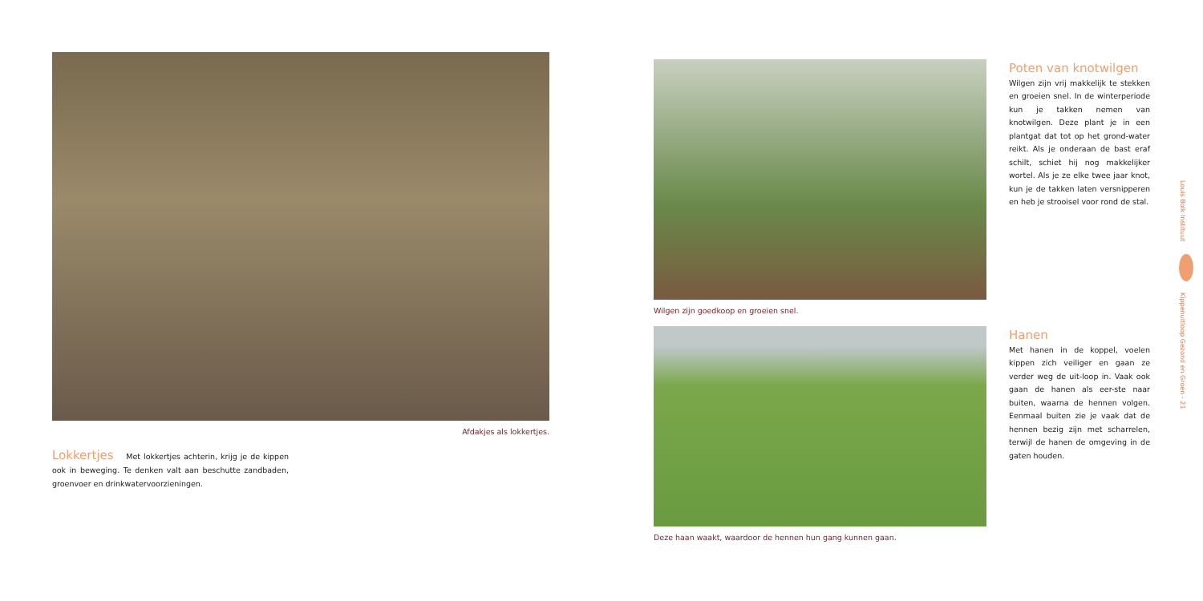Afdakjes als lokkertjes.
Lokkertjes Met lokkertjes achterin, krijg je de kippen ook in beweging. Te denken valt aan beschutte zandbaden, groenvoer en drinkwatervoorzieningen.
Wilgen zijn goedkoop en groeien snel.
Deze haan waakt, waardoor de hennen hun gang kunnen gaan.
Poten van knotwilgen
Wilgen zijn vrij makkelijk te stekken en groeien snel. In de winterperiode kun je takken nemen van knotwilgen. Deze plant je in een plantgat dat tot op het grond-water reikt. Als je onderaan de bast eraf schilt, schiet hij nog makkelijker wortel. Als je ze elke twee jaar knot, kun je de takken laten versnipperen en heb je strooisel voor rond de stal.
Hanen
Met hanen in de koppel, voelen kippen zich veiliger en gaan ze verder weg de uit-loop in. Vaak ook gaan de hanen als eer-ste naar buiten, waarna de hennen volgen. Eenmaal buiten zie je vaak dat de hennen bezig zijn met scharrelen, terwijl de hanen de omgeving in de gaten houden.
Louis Bolk Instituut
Kippenuitloop Gezond en Groen - 21